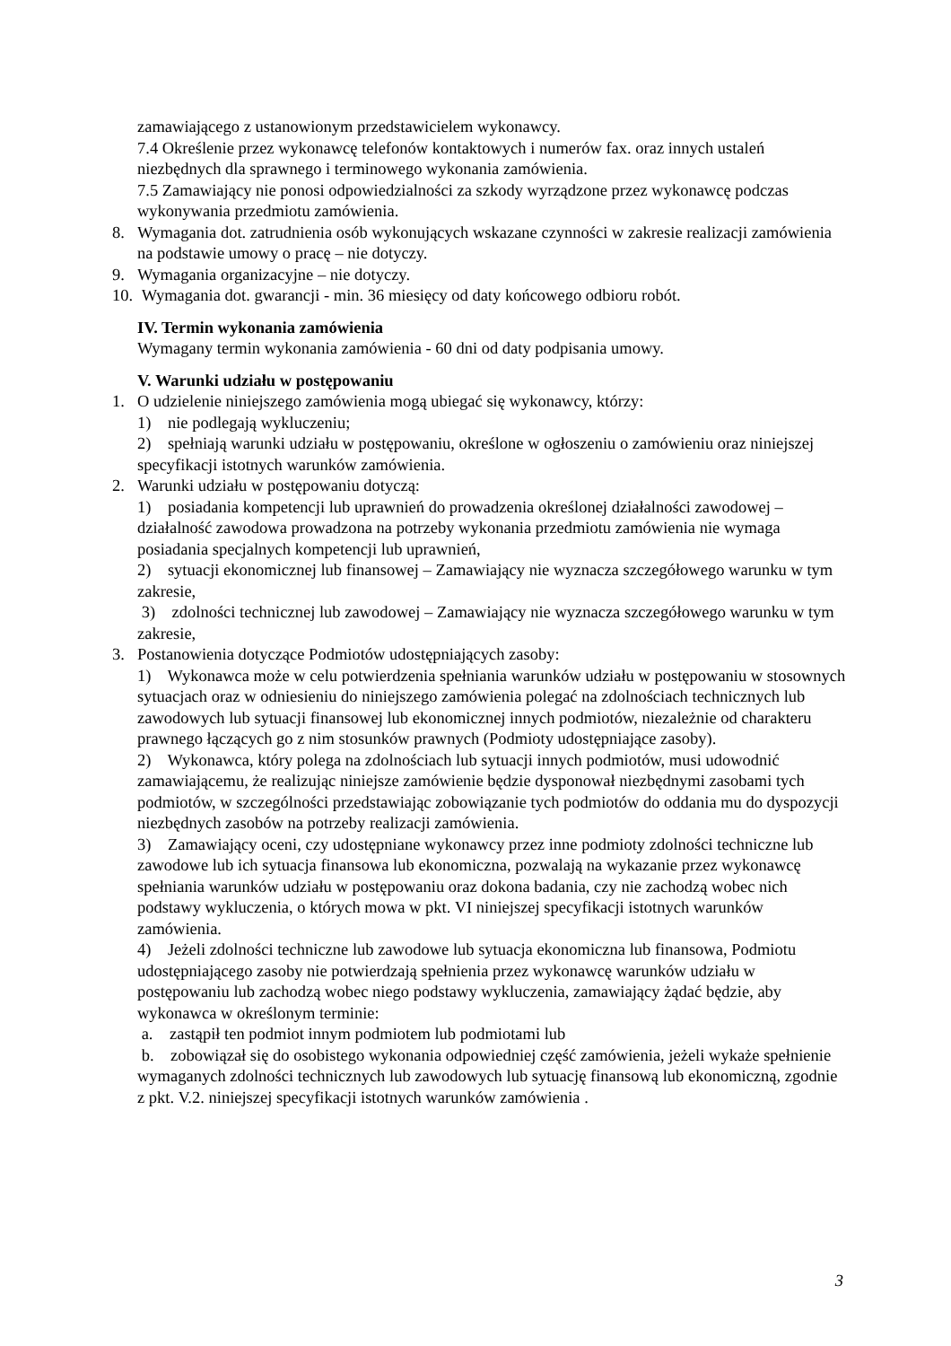zamawiającego z ustanowionym przedstawicielem wykonawcy.
7.4 Określenie przez wykonawcę telefonów kontaktowych i numerów fax. oraz innych ustaleń niezbędnych dla sprawnego i terminowego wykonania zamówienia.
7.5 Zamawiający nie ponosi odpowiedzialności za szkody wyrządzone przez wykonawcę podczas wykonywania przedmiotu zamówienia.
8. Wymagania dot. zatrudnienia osób wykonujących wskazane czynności w zakresie realizacji zamówienia na podstawie umowy o pracę – nie dotyczy.
9. Wymagania organizacyjne – nie dotyczy.
10.
Wymagania dot. gwarancji - min. 36 miesięcy od daty końcowego odbioru robót.
IV. Termin wykonania zamówienia
Wymagany termin wykonania zamówienia - 60 dni od daty podpisania umowy.
V. Warunki udziału w postępowaniu
1. O udzielenie niniejszego zamówienia mogą ubiegać się wykonawcy, którzy:
1) nie podlegają wykluczeniu;
2) spełniają warunki udziału w postępowaniu, określone w ogłoszeniu o zamówieniu oraz niniejszej specyfikacji istotnych warunków zamówienia.
2. Warunki udziału w postępowaniu dotyczą:
1) posiadania kompetencji lub uprawnień do prowadzenia określonej działalności zawodowej – działalność zawodowa prowadzona na potrzeby wykonania przedmiotu zamówienia nie wymaga posiadania specjalnych kompetencji lub uprawnień,
2) sytuacji ekonomicznej lub finansowej – Zamawiający nie wyznacza szczegółowego warunku w tym zakresie,
3) zdolności technicznej lub zawodowej – Zamawiający nie wyznacza szczegółowego warunku w tym zakresie,
3. Postanowienia dotyczące Podmiotów udostępniających zasoby:
1) Wykonawca może w celu potwierdzenia spełniania warunków udziału w postępowaniu w stosownych sytuacjach oraz w odniesieniu do niniejszego zamówienia polegać na zdolnościach technicznych lub zawodowych lub sytuacji finansowej lub ekonomicznej innych podmiotów, niezależnie od charakteru prawnego łączących go z nim stosunków prawnych (Podmioty udostępniające zasoby).
2) Wykonawca, który polega na zdolnościach lub sytuacji innych podmiotów, musi udowodnić zamawiającemu, że realizując niniejsze zamówienie będzie dysponował niezbędnymi zasobami tych podmiotów, w szczególności przedstawiając zobowiązanie tych podmiotów do oddania mu do dyspozycji niezbędnych zasobów na potrzeby realizacji zamówienia.
3) Zamawiający oceni, czy udostępniane wykonawcy przez inne podmioty zdolności techniczne lub zawodowe lub ich sytuacja finansowa lub ekonomiczna, pozwalają na wykazanie przez wykonawcę spełniania warunków udziału w postępowaniu oraz dokona badania, czy nie zachodzą wobec nich podstawy wykluczenia, o których mowa w pkt. VI niniejszej specyfikacji istotnych warunków zamówienia.
4) Jeżeli zdolności techniczne lub zawodowe lub sytuacja ekonomiczna lub finansowa, Podmiotu udostępniającego zasoby nie potwierdzają spełnienia przez wykonawcę warunków udziału w postępowaniu lub zachodzą wobec niego podstawy wykluczenia, zamawiający żądać będzie, aby wykonawca w określonym terminie:
a. zastąpił ten podmiot innym podmiotem lub podmiotami lub
b. zobowiązał się do osobistego wykonania odpowiedniej część zamówienia, jeżeli wykaże spełnienie wymaganych zdolności technicznych lub zawodowych lub sytuację finansową lub ekonomiczną, zgodnie z pkt. V.2. niniejszej specyfikacji istotnych warunków zamówienia .
3